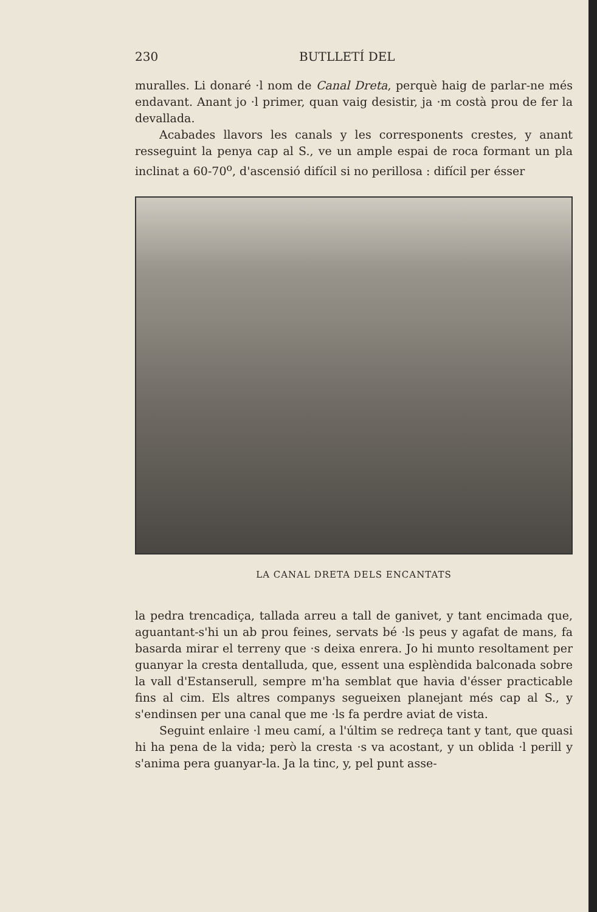230 BUTLLETÍ DEL
muralles. Li donaré ·l nom de Canal Dreta, perquè haig de parlar-ne més endavant. Anant jo ·l primer, quan vaig desistir, ja ·m costà prou de fer la devallada.
Acabades llavors les canals y les corresponents crestes, y anant resseguint la penya cap al S., ve un ample espai de roca formant un pla inclinat a 60-70<sup>o</sup>, d'ascensió difícil si no perillosa : difícil per ésser
LA CANAL DRETA DELS ENCANTATS
la pedra trencadiça, tallada arreu a tall de ganivet, y tant encimada que, aguantant-s'hi un ab prou feines, servats bé ·ls peus y agafat de mans, fa basarda mirar el terreny que ·s deixa enrera. Jo hi munto resoltament per guanyar la cresta dentalluda, que, essent una esplèndida balconada sobre la vall d'Estanserull, sempre m'ha semblat que havia d'ésser practicable fins al cim. Els altres companys segueixen planejant més cap al S., y s'endinsen per una canal que me ·ls fa perdre aviat de vista.
Seguint enlaire ·l meu camí, a l'últim se redreça tant y tant, que quasi hi ha pena de la vida; però la cresta ·s va acostant, y un oblida ·l perill y s'anima pera guanyar-la. Ja la tinc, y, pel punt asse-